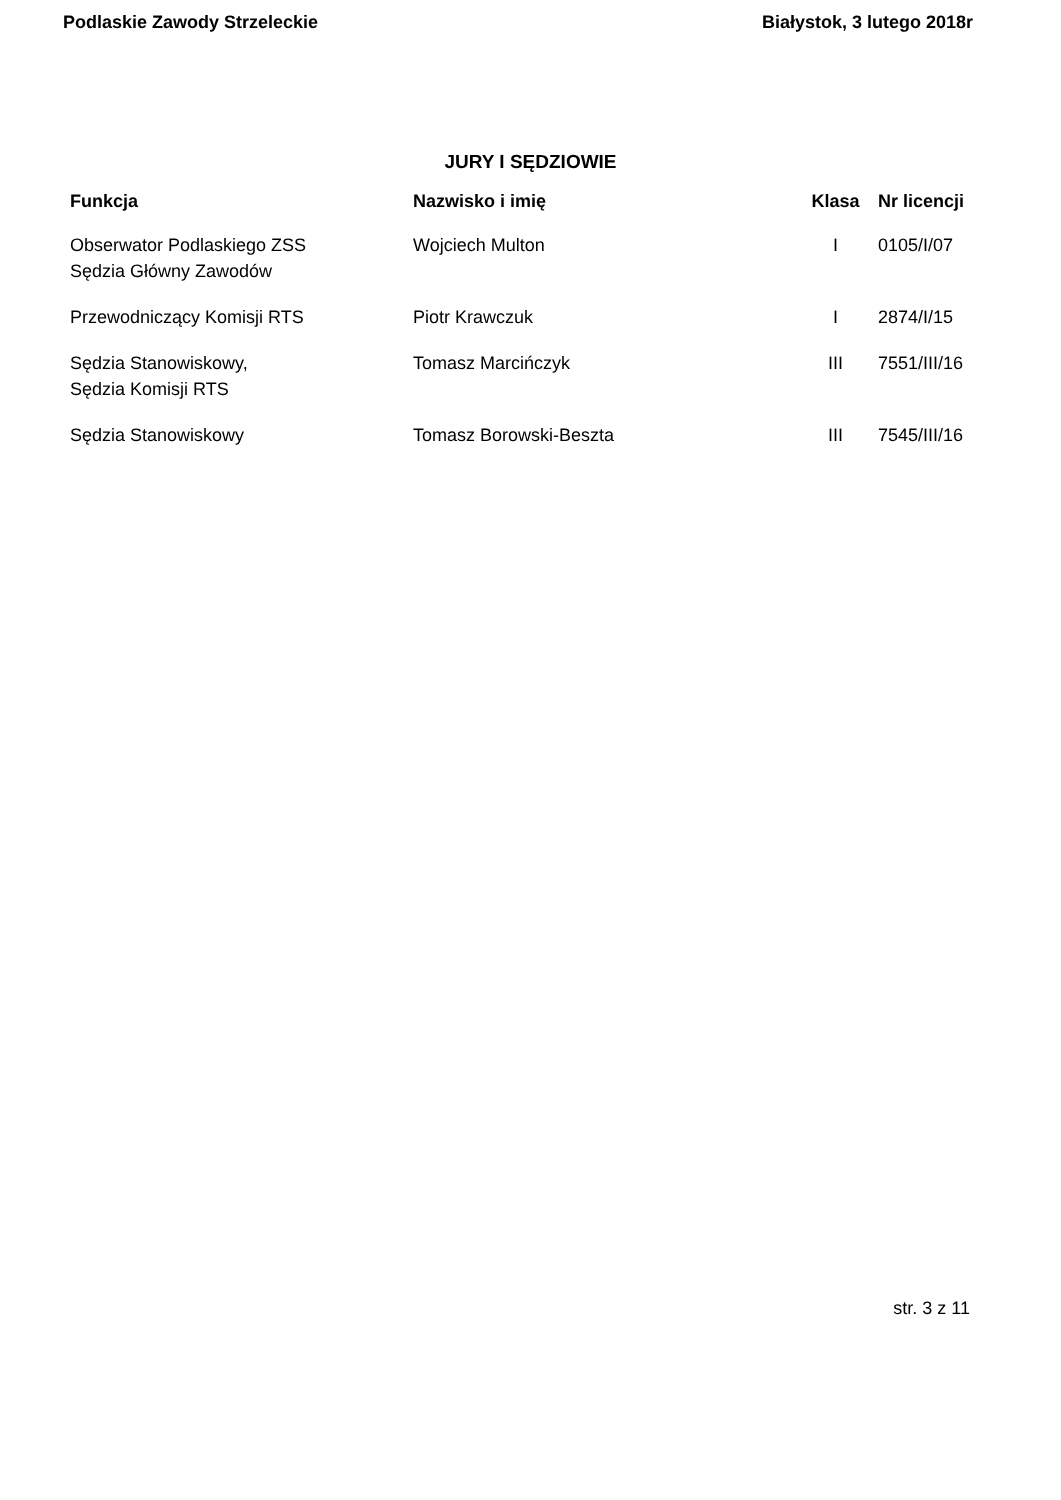Podlaskie Zawody Strzeleckie Białystok, 3 lutego 2018r
JURY I SĘDZIOWIE
| Funkcja | Nazwisko i imię | Klasa | Nr licencji |
| --- | --- | --- | --- |
| Obserwator Podlaskiego ZSS Sędzia Główny Zawodów | Wojciech Multon | I | 0105/I/07 |
| Przewodniczący Komisji RTS | Piotr Krawczuk | I | 2874/I/15 |
| Sędzia Stanowiskowy, Sędzia Komisji RTS | Tomasz Marcińczyk | III | 7551/III/16 |
| Sędzia Stanowiskowy | Tomasz Borowski-Beszta | III | 7545/III/16 |
str. 3 z 11